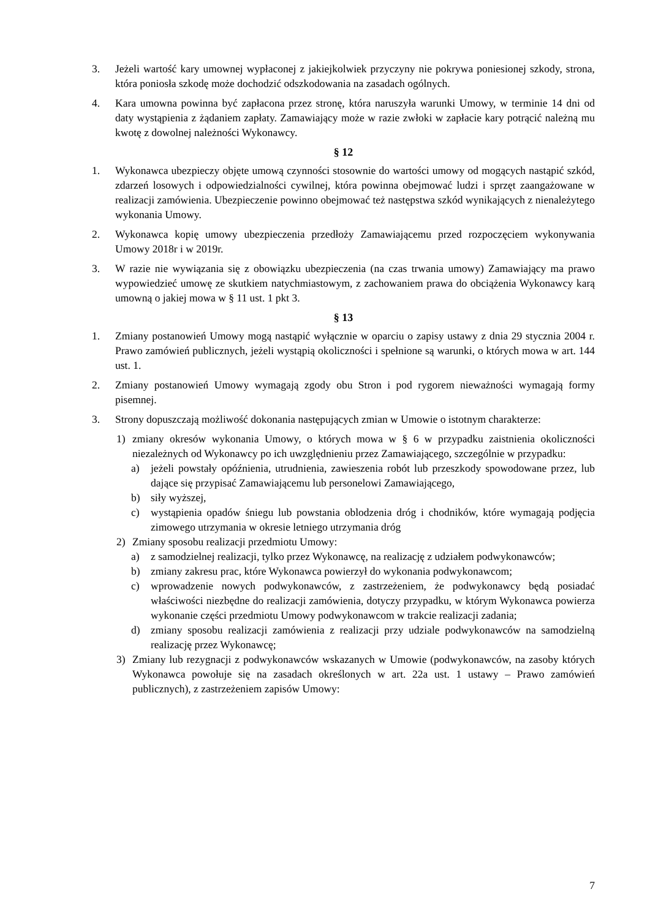3. Jeżeli wartość kary umownej wypłaconej z jakiejkolwiek przyczyny nie pokrywa poniesionej szkody, strona, która poniosła szkodę może dochodzić odszkodowania na zasadach ogólnych.
4. Kara umowna powinna być zapłacona przez stronę, która naruszyła warunki Umowy, w terminie 14 dni od daty wystąpienia z żądaniem zapłaty. Zamawiający może w razie zwłoki w zapłacie kary potrącić należną mu kwotę z dowolnej należności Wykonawcy.
§ 12
1. Wykonawca ubezpieczy objęte umową czynności stosownie do wartości umowy od mogących nastąpić szkód, zdarzeń losowych i odpowiedzialności cywilnej, która powinna obejmować ludzi i sprzęt zaangażowane w realizacji zamówienia. Ubezpieczenie powinno obejmować też następstwa szkód wynikających z nienależytego wykonania Umowy.
2. Wykonawca kopię umowy ubezpieczenia przedłoży Zamawiającemu przed rozpoczęciem wykonywania Umowy 2018r i w 2019r.
3. W razie nie wywiązania się z obowiązku ubezpieczenia (na czas trwania umowy) Zamawiający ma prawo wypowiedzieć umowę ze skutkiem natychmiastowym, z zachowaniem prawa do obciążenia Wykonawcy karą umowną o jakiej mowa w § 11 ust. 1 pkt 3.
§ 13
1. Zmiany postanowień Umowy mogą nastąpić wyłącznie w oparciu o zapisy ustawy z dnia 29 stycznia 2004 r. Prawo zamówień publicznych, jeżeli wystąpią okoliczności i spełnione są warunki, o których mowa w art. 144 ust. 1.
2. Zmiany postanowień Umowy wymagają zgody obu Stron i pod rygorem nieważności wymagają formy pisemnej.
3. Strony dopuszczają możliwość dokonania następujących zmian w Umowie o istotnym charakterze:
1) zmiany okresów wykonania Umowy, o których mowa w § 6 w przypadku zaistnienia okoliczności niezależnych od Wykonawcy po ich uwzględnieniu przez Zamawiającego, szczególnie w przypadku:
a) jeżeli powstały opóźnienia, utrudnienia, zawieszenia robót lub przeszkody spowodowane przez, lub dające się przypisać Zamawiającemu lub personelowi Zamawiającego,
b) siły wyższej,
c) wystąpienia opadów śniegu lub powstania oblodzenia dróg i chodników, które wymagają podjęcia zimowego utrzymania w okresie letniego utrzymania dróg
2) Zmiany sposobu realizacji przedmiotu Umowy:
a) z samodzielnej realizacji, tylko przez Wykonawcę, na realizację z udziałem podwykonawców;
b) zmiany zakresu prac, które Wykonawca powierzył do wykonania podwykonawcom;
c) wprowadzenie nowych podwykonawców, z zastrzeżeniem, że podwykonawcy będą posiadać właściwości niezbędne do realizacji zamówienia, dotyczy przypadku, w którym Wykonawca powierza wykonanie części przedmiotu Umowy podwykonawcom w trakcie realizacji zadania;
d) zmiany sposobu realizacji zamówienia z realizacji przy udziale podwykonawców na samodzielną realizację przez Wykonawcę;
3) Zmiany lub rezygnacji z podwykonawców wskazanych w Umowie (podwykonawców, na zasoby których Wykonawca powołuje się na zasadach określonych w art. 22a ust. 1 ustawy – Prawo zamówień publicznych), z zastrzeżeniem zapisów Umowy:
7